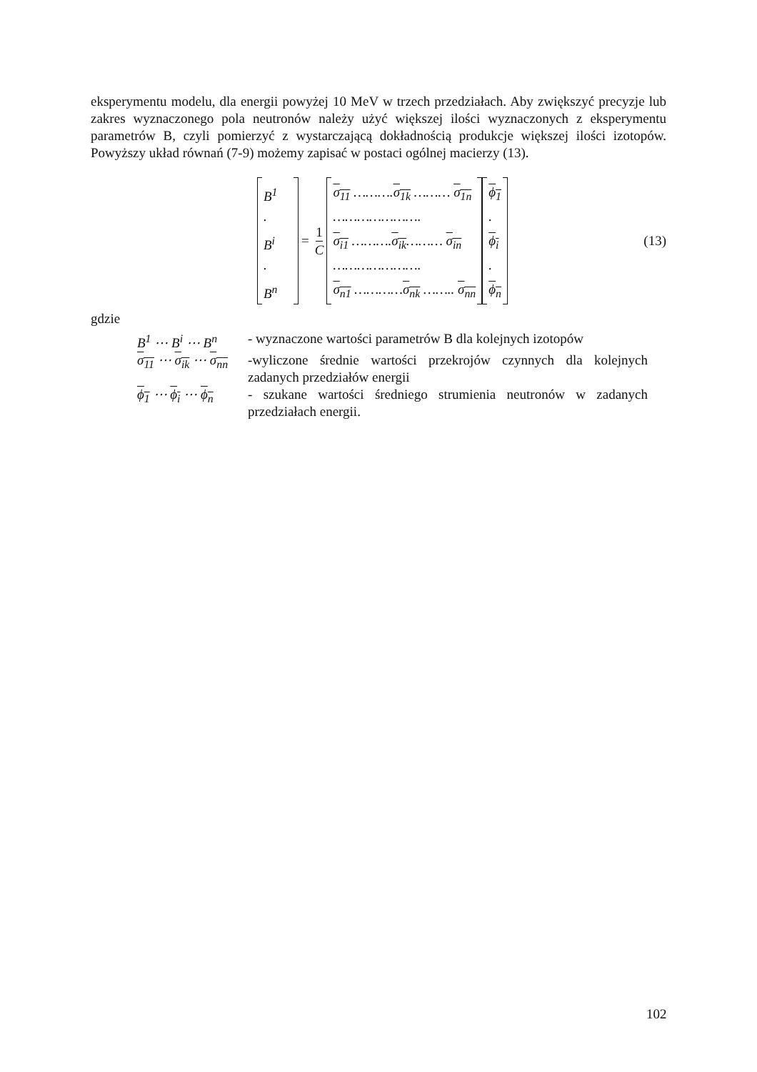eksperymentu modelu, dla energii powyżej 10 MeV w trzech przedziałach. Aby zwiększyć precyzje lub zakres wyznaczonego pola neutronów należy użyć większej ilości wyznaczonych z eksperymentu parametrów B, czyli pomierzyć z wystarczającą dokładnością produkcje większej ilości izotopów. Powyższy układ równań (7-9) możemy zapisać w postaci ogólnej macierzy (13).
B<sup>1</sup>
.
B<sup>i</sup>
.
B<sup>n</sup>
= 1 C
σ<sub>11</sub> ……….σ<sub>1k</sub> ……… σ<sub>1n</sub>
………………….
σ<sub>i1</sub> ……….σ<sub>ik</sub>……… σ<sub>in</sub>
………………….
σ<sub>n1</sub> …………σ<sub>nk</sub> …….. σ<sub>nn</sub>
ϕ<sub>1</sub>
.
ϕ<sub>i</sub>
.
ϕ<sub>n</sub>
(13)
gdzie
B<sup>1</sup> ⋯ B<sup>i</sup> ⋯ B<sup>n</sup> - wyznaczone wartości parametrów B dla kolejnych izotopów
σ<sub>11</sub> ⋯ σ<sub>ik</sub> ⋯ σ<sub>nn</sub>
-wyliczone średnie wartości przekrojów czynnych dla kolejnych zadanych przedziałów energii
ϕ<sub>1</sub> ⋯ ϕ<sub>i</sub> ⋯ ϕ<sub>n</sub> - szukane wartości średniego strumienia neutronów w zadanych przedziałach energii.
102